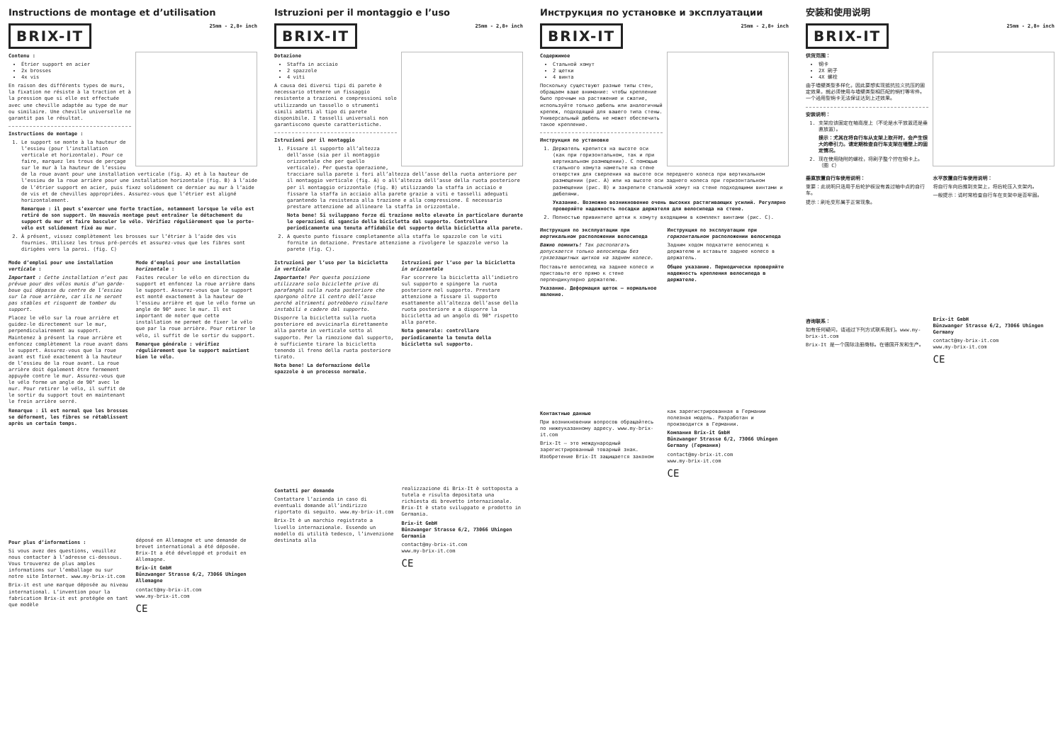Instructions de montage et d’utilisation
BRIX-IT 25mm - 2,8+ inch
Contenu :
Étrier support en acier
2x brosses
4x vis
En raison des différents types de murs, la fixation ne résiste à la traction et à la pression que si elle est effectuée avec une cheville adaptée au type de mur ou similaire. Une cheville universelle ne garantit pas le résultat.
Instructions de montage :
1. Le support se monte à la hauteur de l’essieu (pour l’installation verticale et horizontale). Pour ce faire, marquez les trous de perçage sur le mur à la hauteur de l’essieu de la roue avant pour une installation verticale (fig. A) et à la hauteur de l’essieu de la roue arrière pour une installation horizontale (fig. B) à l’aide de l’étrier support en acier, puis fixez solidement ce dernier au mur à l’aide de vis et de chevilles appropriées. Assurez-vous que l’étrier est aligné horizontalement.
Remarque : il peut s’exercer une forte traction, notamment lorsque le vélo est retiré de son support. Un mauvais montage peut entraîner le détachement du support du mur et faire basculer le vélo. Vérifiez régulièrement que le porte-vélo est solidement fixé au mur.
2. À présent, vissez complètement les brosses sur l’étrier à l’aide des vis fournies. Utilisez les trous pré-percés et assurez-vous que les fibres sont dirigées vers la paroi. (fig. C)
Mode d’emploi pour une installation verticale :
Important : Cette installation n’est pas prévue pour des vélos munis d’un garde-boue qui dépasse du centre de l’essieu sur la roue arrière, car ils ne seront pas stables et risquent de tomber du support.
Placez le vélo sur la roue arrière et guidez-le directement sur le mur, perpendiculairement au support. Maintenez à présent la roue arrière et enfoncez complètement la roue avant dans le support. Assurez-vous que la roue avant est fixé exactement à la hauteur de l’essieu de la roue avant. La roue arrière doit également être fermement appuyée contre le mur. Assurez-vous que le vélo forme un angle de 90° avec le mur. Pour retirer le vélo, il suffit de le sortir du support tout en maintenant le frein arrière serré.
Remarque : il est normal que les brosses se déforment, les fibres se rétablissent après un certain temps.
Mode d’emploi pour une installation horizontale :
Faites reculer le vélo en direction du support et enfoncez la roue arrière dans le support. Assurez-vous que le support est monté exactement à la hauteur de l’essieu arrière et que le vélo forme un angle de 90° avec le mur. Il est important de noter que cette installation ne permet de fixer le vélo que par la roue arrière. Pour retirer le vélo, il suffit de le sortir du support.
Remarque générale : vérifiez régulièrement que le support maintient bien le vélo.
Pour plus d’informations :
Si vous avez des questions, veuillez nous contacter à l’adresse ci-dessous. Vous trouverez de plus amples informations sur l’emballage ou sur notre site Internet. www.my-brix-it.com
Brix-it est une marque déposée au niveau international. L’invention pour la fabrication Brix-it est protégée en tant que modèle
déposé en Allemagne et une demande de brevet international a été déposée. Brix-It a été développé et produit en Allemagne.
Brix-it GmbH
Bünzwanger Strasse 6/2, 73066 Uhingen Allemagne
contact@my-brix-it.com
www.my-brix-it.com
CE
Istruzioni per il montaggio e l’uso
BRIX-IT 25mm - 2,8+ inch
Dotazione
Staffa in acciaio
2 spazzole
4 viti
A causa dei diversi tipi di parete è necessario ottenere un fissaggio resistente a trazioni e compressioni solo utilizzando un tassello o strumenti simili adatti al tipo di parete disponibile. I tasselli universali non garantiscono queste caratteristiche.
Istruzioni per il montaggio
1. Fissare il supporto all’altezza dell’asse (sia per il montaggio orizzontale che per quello verticale). Per questa operazione, tracciare sulla parete i fori all’altezza dell’asse della ruota anteriore per il montaggio verticale (fig. A) o all’altezza dell’asse della ruota posteriore per il montaggio orizzontale (fig. B) utilizzando la staffa in acciaio e fissare la staffa in acciaio alla parete grazie a viti e tasselli adeguati garantendo la resistenza alla trazione e alla compressione. È necessario prestare attenzione ad allineare la staffa in orizzontale.
Nota bene! Si sviluppano forze di trazione molto elevate in particolare durante le operazioni di sgancio della bicicletta dal supporto. Controllare periodicamente una tenuta affidabile del supporto della bicicletta alla parete.
2. A questo punto fissare completamente alla staffa le spazzole con le viti fornite in dotazione. Prestare attenzione a rivolgere le spazzole verso la parete (fig. C).
Istruzioni per l’uso per la bicicletta in verticale
Importante! Per questa posizione utilizzare solo biciclette prive di parafanghi sulla ruota posteriore che sporgono oltre il centro dell’asse perché altrimenti potrebbero risultare instabili e cadere dal supporto.
Disporre la bicicletta sulla ruota posteriore ed avvicinarla direttamente alla parete in verticale sotto al supporto. Per la rimozione dal supporto, è sufficiente tirare la bicicletta tenendo il freno della ruota posteriore tirato.
Nota bene! La deformazione delle spazzole è un processo normale.
Istruzioni per l’uso per la bicicletta in orizzontale
Far scorrere la bicicletta all’indietro sul supporto e spingere la ruota posteriore nel supporto. Prestare attenzione a fissare il supporto esattamente all’altezza dell’asse della ruota posteriore e a disporre la bicicletta ad un angolo di 90° rispetto alla parete.
Nota generale: controllare periodicamente la tenuta della bicicletta sul supporto.
Contatti per domande
Contattare l’azienda in caso di eventuali domande all’indirizzo riportato di seguito. www.my-brix-it.com
Brix-It è un marchio registrato a livello internazionale. Essendo un modello di utilità tedesco, l’invenzione destinata alla
realizzazione di Brix-It è sottoposta a tutela e risulta depositata una richiesta di brevetto internazionale. Brix-It è stato sviluppato e prodotto in Germania.
Brix-it GmbH
Bünzwanger Strasse 6/2, 73066 Uhingen Germania
contact@my-brix-it.com
www.my-brix-it.com
CE
Инструкция по установке и эксплуатации
BRIX-IT 25mm - 2,8+ inch
Содержимое
Стальной хомут
2 щетки
4 винта
Поскольку существуют разные типы стен, обращаем ваше внимание: чтобы крепление было прочным на растяжение и сжатие, используйте только дюбель или аналогичный крепеж, подходящий для вашего типа стены. Универсальный дюбель не может обеспечить такое крепление.
Инструкция по установке
1. Держатель крепится на высоте оси (как при горизонтальном, так и при вертикальном размещении). С помощью стального хомута наметьте на стене отверстия для сверления на высоте оси переднего колеса при вертикальном размещении (рис. A) или на высоте оси заднего колеса при горизонтальном размещении (рис. B) и закрепите стальной хомут на стене подходящими винтами и дюбелями.
Указание. Возможно возникновение очень высоких растягивающих усилий. Регулярно проверяйте надежность посадки держателя для велосипеда на стене.
2. Полностью привинтите щетки к хомуту входящими в комплект винтами (рис. C).
Инструкция по эксплуатации при вертикальном расположении велосипеда
Важно помнить! Так располагать допускается только велосипеды без грязезащитных щитков на заднем колесе.
Поставьте велосипед на заднее колесо и приставьте его прямо к стене перпендикулярно держателю.
Указание. Деформация щеток — нормальное явление.
Инструкция по эксплуатации при горизонтальном расположении велосипеда
Задним ходом подкатите велосипед к держателю и вставьте заднее колесо в держатель.
Общее указание. Периодически проверяйте надежность крепления велосипеда в держателе.
Контактные данные
При возникновении вопросов обращайтесь по нижеуказанному адресу. www.my-brix-it.com
Brix-It — это международный зарегистрированный товарный знак. Изобретение Brix-It защищается законом
как зарегистрированная в Германии полезная модель. Разработан и производится в Германии.
Компания Brix-it GmbH
Bünzwanger Strasse 6/2, 73066 Uhingen Germany (Германия)
contact@my-brix-it.com
www.my-brix-it.com
CE
安装和使用说明
BRIX-IT 25mm - 2,8+ inch
供货范围：
钢卡
2X 刷子
4X 螺栓
由于墙壁类型多样化，因此要想实现抵抗拉义抗压的固定效果，就必须使用与墙壁类型相匹配的销钉等零件。一个通用型销卡无法保证达到上述效果。
安装说明：
1. 支架应该固定在轴高度上（不论是水平放置还是垂直放置）。
提示：尤其在将自行车从支架上取开时，会产生很大的牵引力。请定期检查自行车支架在墙壁上的固定情况。
2. 现在使用随附的螺栓，将刷子整个拧在钢卡上。（图 C）
垂直放置自行车使用说明：
重要：此说明只适用于后轮护板没有盖过轴中点的自行车。
提示：刷毛变形属于正常现象。
水平放置自行车使用说明：
将自行车向后推到支架上，将后轮压入支架内。
一般提示：请时常检查自行车在支架中是否牢固。
咨询联系：
如有任何疑问，请通过下列方式联系我们。www.my-brix-it.com
Brix-It 是一个国际注册商标。在德国开发和生产。
Brix-it GmbH
Bünzwanger Strasse 6/2, 73066 Uhingen Germany
contact@my-brix-it.com
www.my-brix-it.com
CE